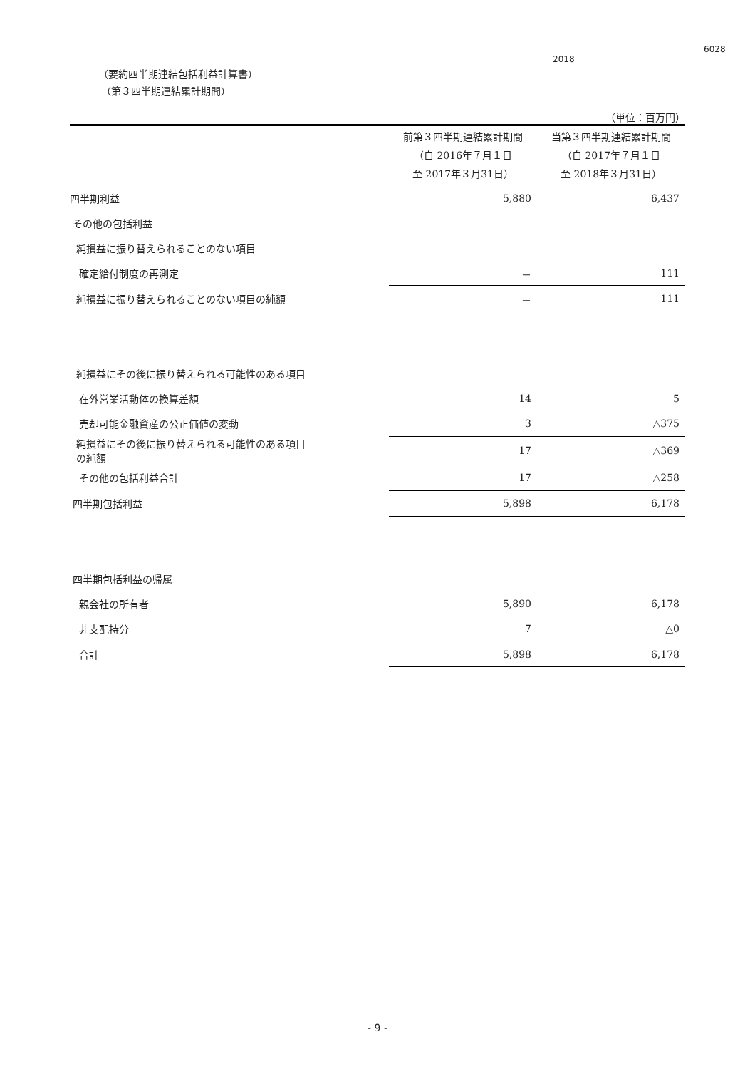6028
2018
（要約四半期連結包括利益計算書）
（第３四半期連結累計期間）
（単位：百万円）
| | 前第３四半期連結累計期間 （自 2016年７月１日 至 2017年３月31日） | 当第３四半期連結累計期間 （自 2017年７月１日 至 2018年３月31日） |
| --- | --- | --- |
| 四半期利益 | 5,880 | 6,437 |
| その他の包括利益 | | |
| 純損益に振り替えられることのない項目 | | |
| 確定給付制度の再測定 | － | 111 |
| 純損益に振り替えられることのない項目の純額 | － | 111 |
| 純損益にその後に振り替えられる可能性のある項目 | | |
| 在外営業活動体の換算差額 | 14 | 5 |
| 売却可能金融資産の公正価値の変動 | 3 | △375 |
| 純損益にその後に振り替えられる可能性のある項目 の純額 | 17 | △369 |
| その他の包括利益合計 | 17 | △258 |
| 四半期包括利益 | 5,898 | 6,178 |
| 四半期包括利益の帰属 | | |
| 親会社の所有者 | 5,890 | 6,178 |
| 非支配持分 | 7 | △0 |
| 合計 | 5,898 | 6,178 |
- 9 -